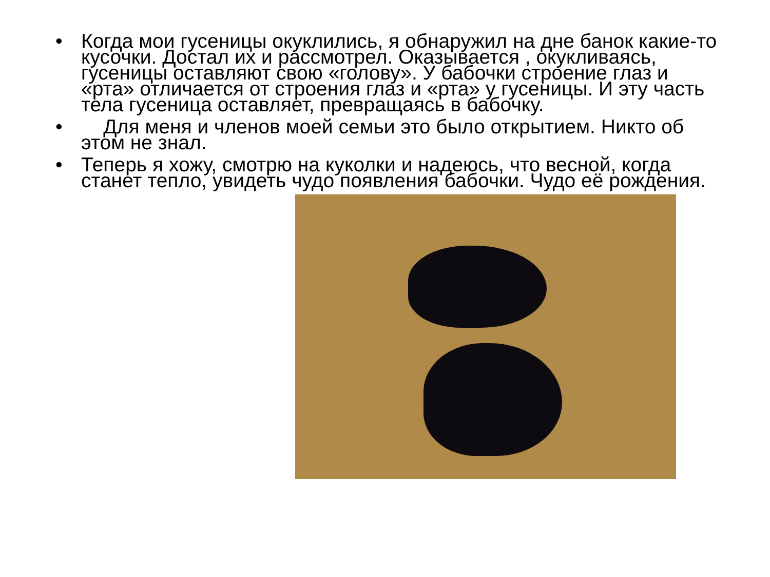• Когда мои гусеницы окуклились, я обнаружил на дне банок какие-то кусочки. Достал их и рассмотрел. Оказывается , окукливаясь, гусеницы оставляют свою «голову». У бабочки строение глаз и «рта» отличается от строения глаз и «рта» у гусеницы. И эту часть тела гусеница оставляет, превращаясь в бабочку.
• Для меня и членов моей семьи это было открытием. Никто об этом не знал.
• Теперь я хожу, смотрю на куколки и надеюсь, что весной, когда станет тепло, увидеть чудо появления бабочки. Чудо её рождения.